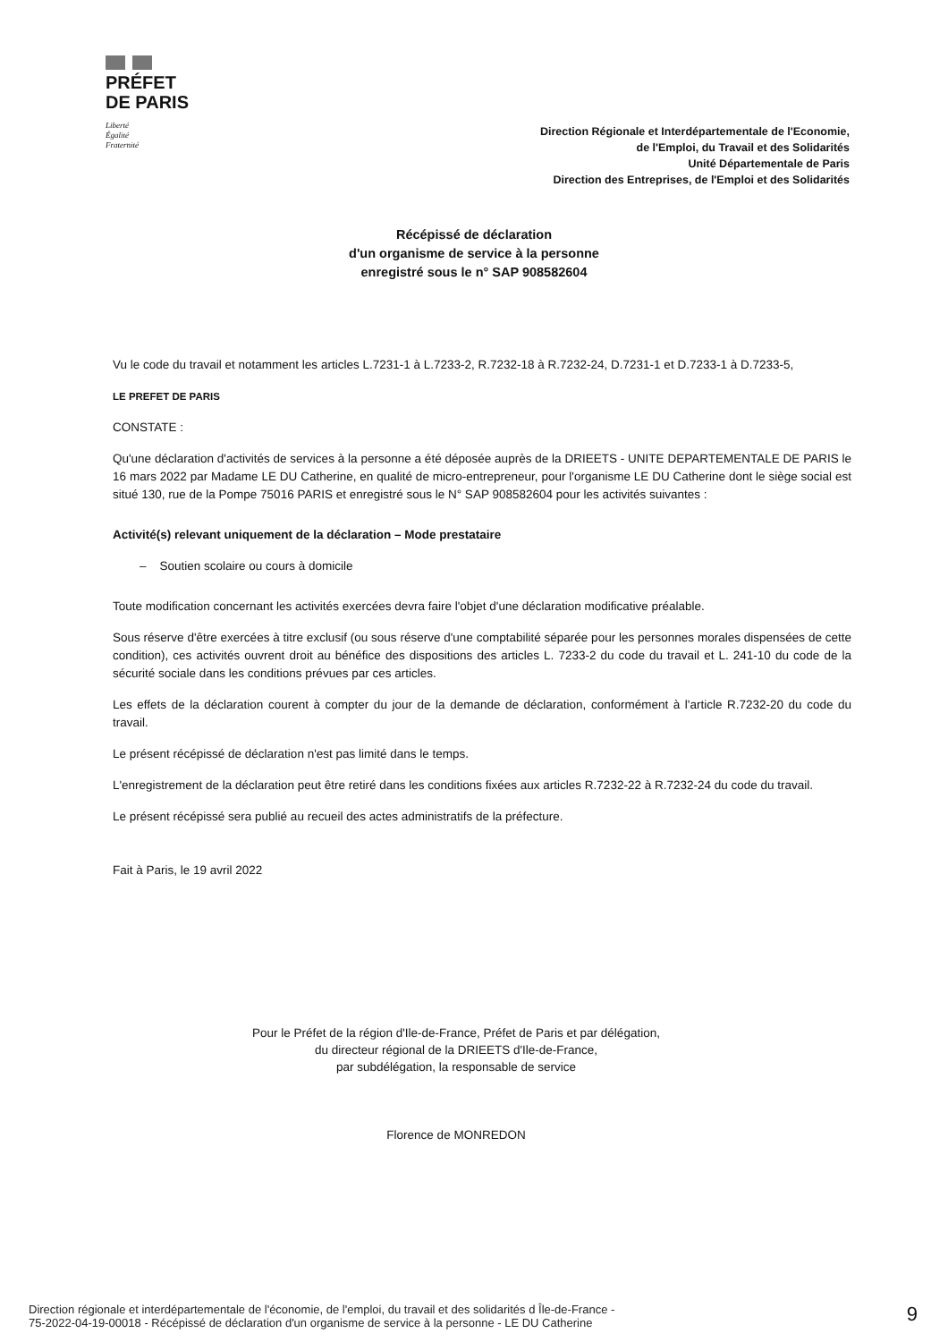PRÉFET
DE PARIS
Liberté
Égalité
Fraternité
Direction Régionale et Interdépartementale de l'Economie,
de l'Emploi, du Travail et des Solidarités
Unité Départementale de Paris
Direction des Entreprises, de l'Emploi et des Solidarités
Récépissé de déclaration
d'un organisme de service à la personne
enregistré sous le n° SAP 908582604
Vu le code du travail et notamment les articles L.7231-1 à L.7233-2, R.7232-18 à R.7232-24, D.7231-1 et D.7233-1 à D.7233-5,
LE PREFET DE PARIS
CONSTATE :
Qu'une déclaration d'activités de services à la personne a été déposée auprès de la DRIEETS - UNITE DEPARTEMENTALE DE PARIS le 16 mars 2022 par Madame LE DU Catherine, en qualité de micro-entrepreneur, pour l'organisme LE DU Catherine dont le siège social est situé 130, rue de la Pompe 75016 PARIS et enregistré sous le N° SAP 908582604 pour les activités suivantes :
Activité(s) relevant uniquement de la déclaration – Mode prestataire
– Soutien scolaire ou cours à domicile
Toute modification concernant les activités exercées devra faire l'objet d'une déclaration modificative préalable.
Sous réserve d'être exercées à titre exclusif (ou sous réserve d'une comptabilité séparée pour les personnes morales dispensées de cette condition), ces activités ouvrent droit au bénéfice des dispositions des articles L. 7233-2 du code du travail et L. 241-10 du code de la sécurité sociale dans les conditions prévues par ces articles.
Les effets de la déclaration courent à compter du jour de la demande de déclaration, conformément à l'article R.7232-20 du code du travail.
Le présent récépissé de déclaration n'est pas limité dans le temps.
L'enregistrement de la déclaration peut être retiré dans les conditions fixées aux articles R.7232-22 à R.7232-24 du code du travail.
Le présent récépissé sera publié au recueil des actes administratifs de la préfecture.
Fait à Paris, le 19 avril 2022
Pour le Préfet de la région d'Ile-de-France, Préfet de Paris et par délégation,
du directeur régional de la DRIEETS d'Ile-de-France,
par subdélégation, la responsable de service
Florence de MONREDON
Direction régionale et interdépartementale de l'économie, de l'emploi, du travail et des solidarités d Île-de-France -
75-2022-04-19-00018 - Récépissé de déclaration d'un organisme de service à la personne - LE DU Catherine
9